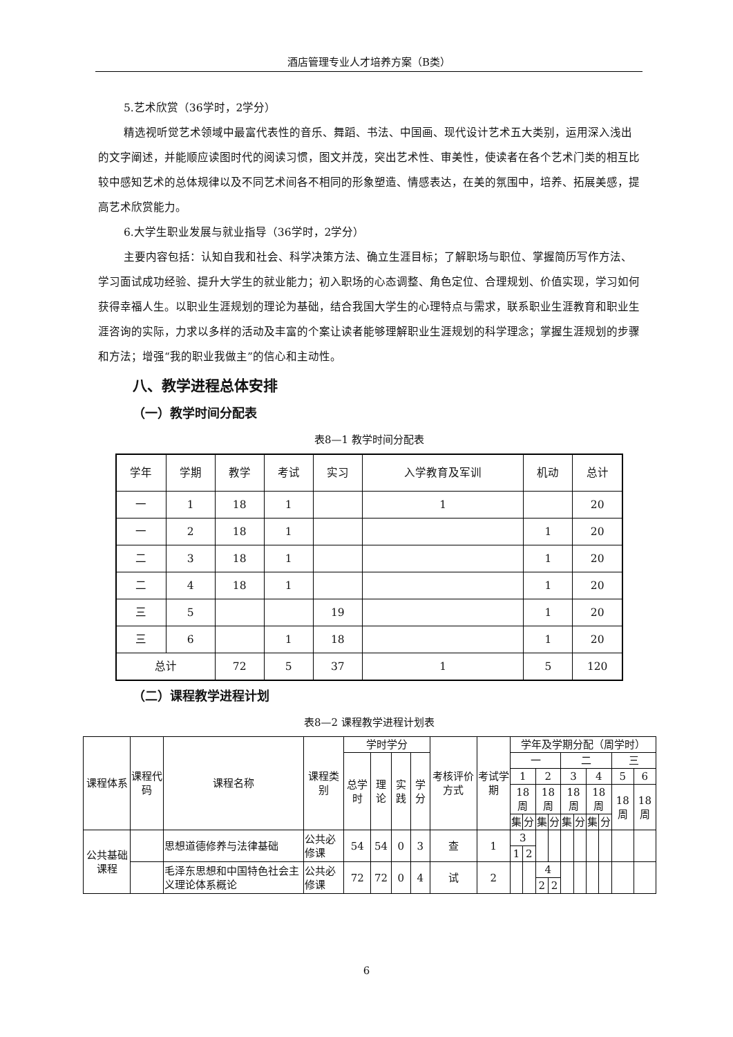酒店管理专业人才培养方案（B类）
5.艺术欣赏（36学时，2学分）
精选视听觉艺术领域中最富代表性的音乐、舞蹈、书法、中国画、现代设计艺术五大类别，运用深入浅出的文字阐述，并能顺应读图时代的阅读习惯，图文并茂，突出艺术性、审美性，使读者在各个艺术门类的相互比较中感知艺术的总体规律以及不同艺术间各不相同的形象塑造、情感表达，在美的氛围中，培养、拓展美感，提高艺术欣赏能力。
6.大学生职业发展与就业指导（36学时，2学分）
主要内容包括：认知自我和社会、科学决策方法、确立生涯目标；了解职场与职位、掌握简历写作方法、学习面试成功经验、提升大学生的就业能力；初入职场的心态调整、角色定位、合理规划、价值实现，学习如何获得幸福人生。以职业生涯规划的理论为基础，结合我国大学生的心理特点与需求，联系职业生涯教育和职业生涯咨询的实际，力求以多样的活动及丰富的个案让读者能够理解职业生涯规划的科学理念；掌握生涯规划的步骤和方法；增强“我的职业我做主”的信心和主动性。
八、教学进程总体安排
（一）教学时间分配表
表8—1 教学时间分配表
| 学年 | 学期 | 教学 | 考试 | 实习 | 入学教育及军训 | 机动 | 总计 |
| --- | --- | --- | --- | --- | --- | --- | --- |
| 一 | 1 | 18 | 1 | | 1 | | 20 |
| 一 | 2 | 18 | 1 | | | 1 | 20 |
| 二 | 3 | 18 | 1 | | | 1 | 20 |
| 二 | 4 | 18 | 1 | | | 1 | 20 |
| 三 | 5 | | | 19 | | 1 | 20 |
| 三 | 6 | | 1 | 18 | | 1 | 20 |
| 总计 | | 72 | 5 | 37 | 1 | 5 | 120 |
（二）课程教学进程计划
表8—2 课程教学进程计划表
| 课程体系 | 课程代码 | 课程名称 | 课程类别 | 学时学分 | | | | 考核评价方式 | 考试学期 | 学年及学期分配（周学时） | | | | | | | | | |
| --- | --- | --- | --- | --- | --- | --- | --- | --- | --- | --- | --- | --- | --- | --- | --- | --- | --- | --- | --- |
| | | | | 总学时 | 理论 | 实践 | 学分 | | | 一 | | | | 二 | | | | 三 | |
| | | | | | | | | | | 1 | | 2 | | 3 | | 4 | | 5 | 6 |
| | | | | | | | | | | 18周 | | 18周 | | 18周 | | 18周 | | 18周 | 18周 |
| | | | | | | | | | | 集 | 分 | 集 | 分 | 集 | 分 | 集 | 分 | | |
| 公共基础课程 | | 思想道德修养与法律基础 | 公共必修课 | 54 | 54 | 0 | 3 | 查 | 1 | 3 | | | | | | | | | |
| | | | | | | | | | | 1 | 2 | | | | | | | | |
| | | 毛泽东思想和中国特色社会主义理论体系概论 | 公共必修课 | 72 | 72 | 0 | 4 | 试 | 2 | | | 4 | | | | | | | |
| | | | | | | | | | | | | 2 | 2 | | | | | | |
6